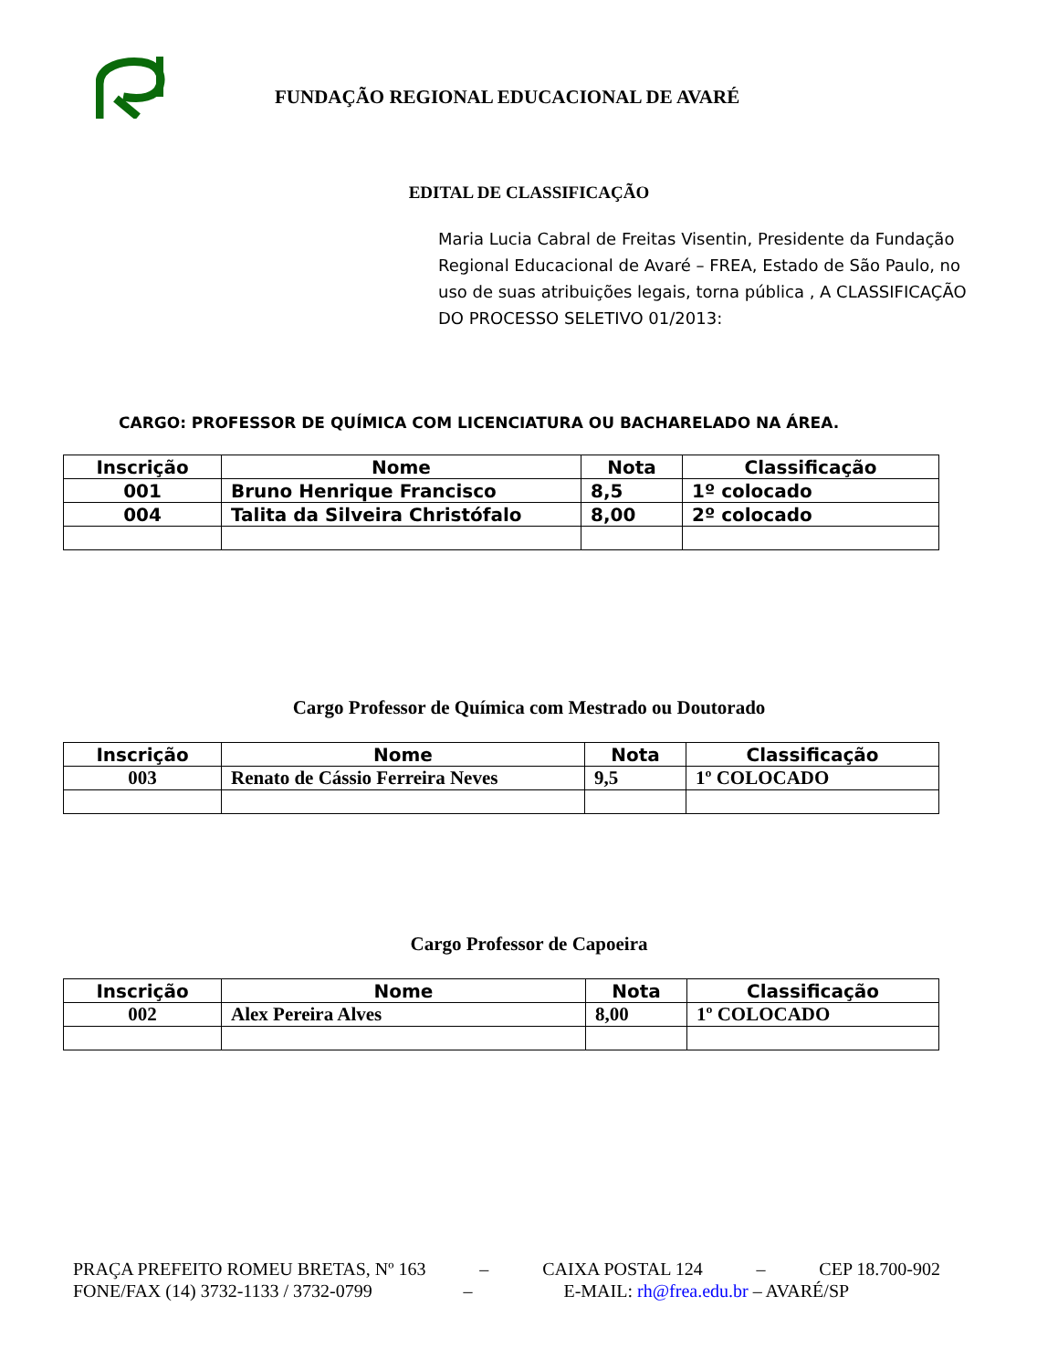FUNDAÇÃO REGIONAL EDUCACIONAL DE AVARÉ
EDITAL DE CLASSIFICAÇÃO
Maria Lucia Cabral de Freitas Visentin, Presidente da Fundação Regional Educacional de Avaré – FREA, Estado de São Paulo, no uso de suas atribuições legais, torna pública , A CLASSIFICAÇÃO DO PROCESSO SELETIVO 01/2013:
CARGO: PROFESSOR DE QUÍMICA COM LICENCIATURA OU BACHARELADO NA ÁREA.
| Inscrição | Nome | Nota | Classificação |
| --- | --- | --- | --- |
| 001 | Bruno Henrique Francisco | 8,5 | 1º colocado |
| 004 | Talita da Silveira Christófalo | 8,00 | 2º colocado |
Cargo Professor de Química com Mestrado ou Doutorado
| Inscrição | Nome | Nota | Classificação |
| --- | --- | --- | --- |
| 003 | Renato de Cássio Ferreira Neves | 9,5 | 1º COLOCADO |
Cargo Professor de Capoeira
| Inscrição | Nome | Nota | Classificação |
| --- | --- | --- | --- |
| 002 | Alex Pereira Alves | 8,00 | 1º COLOCADO |
PRAÇA PREFEITO ROMEU BRETAS, Nº 163 – CAIXA POSTAL 124 – CEP 18.700-902
FONE/FAX (14) 3732-1133 / 3732-0799 – E-MAIL: rh@frea.edu.br – AVARÉ/SP